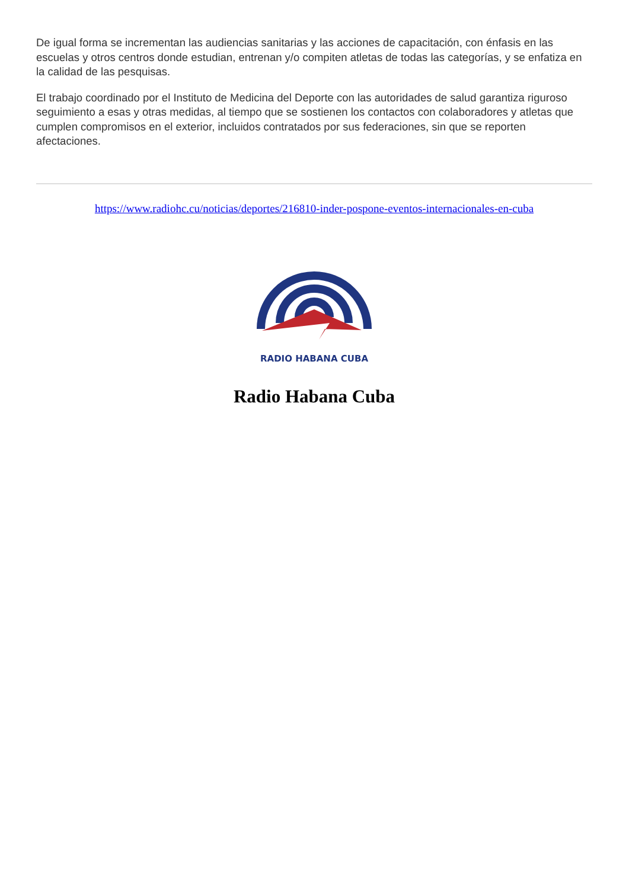De igual forma se incrementan las audiencias sanitarias y las acciones de capacitación, con énfasis en las escuelas y otros centros donde estudian, entrenan y/o compiten atletas de todas las categorías, y se enfatiza en la calidad de las pesquisas.
El trabajo coordinado por el Instituto de Medicina del Deporte con las autoridades de salud garantiza riguroso seguimiento a esas y otras medidas, al tiempo que se sostienen los contactos con colaboradores y atletas que cumplen compromisos en el exterior, incluidos contratados por sus federaciones, sin que se reporten afectaciones.
https://www.radiohc.cu/noticias/deportes/216810-inder-pospone-eventos-internacionales-en-cuba
RADIO HABANA CUBA
Radio Habana Cuba